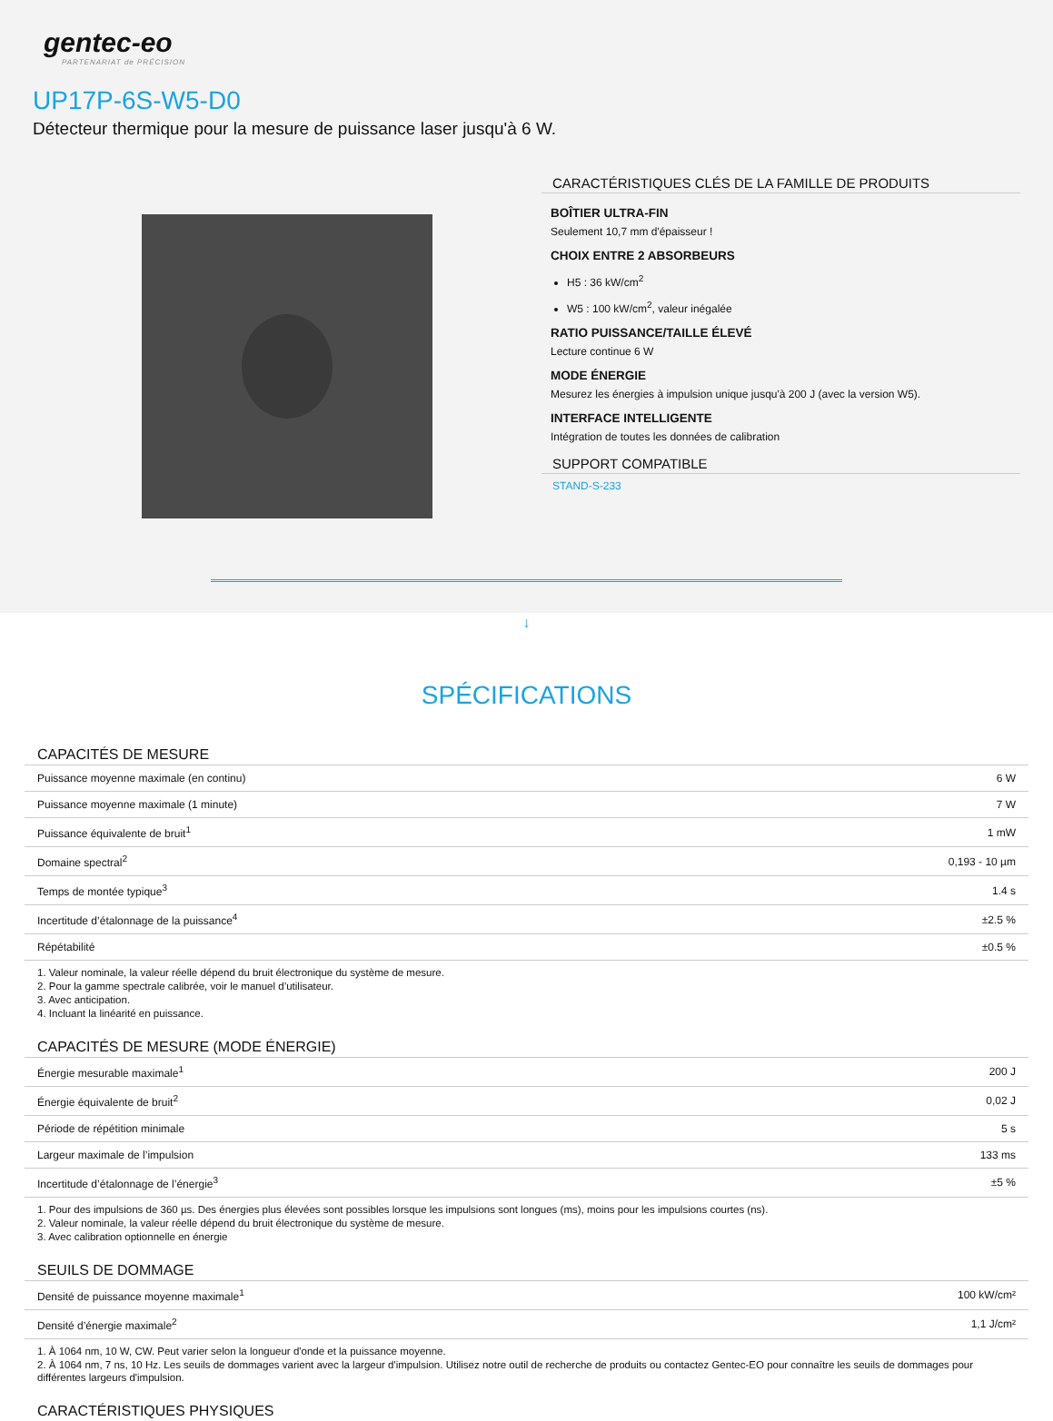gentec-eo
PARTENARIAT de PRÉCISION
UP17P-6S-W5-D0
Détecteur thermique pour la mesure de puissance laser jusqu'à 6 W.
CARACTÉRISTIQUES CLÉS DE LA FAMILLE DE PRODUITS
BOÎTIER ULTRA-FIN
Seulement 10,7 mm d'épaisseur !
CHOIX ENTRE 2 ABSORBEURS
H5 : 36 kW/cm<sup>2</sup>
W5 : 100 kW/cm<sup>2</sup>, valeur inégalée
RATIO PUISSANCE/TAILLE ÉLEVÉ
Lecture continue 6 W
MODE ÉNERGIE
Mesurez les énergies à impulsion unique jusqu'à 200 J (avec la version W5).
INTERFACE INTELLIGENTE
Intégration de toutes les données de calibration
SUPPORT COMPATIBLE
STAND-S-233
↓
SPÉCIFICATIONS
CAPACITÉS DE MESURE
| Puissance moyenne maximale (en continu) | 6 W |
| Puissance moyenne maximale (1 minute) | 7 W |
| Puissance équivalente de bruit<sup>1</sup> | 1 mW |
| Domaine spectral<sup>2</sup> | 0,193 - 10 µm |
| Temps de montée typique<sup>3</sup> | 1.4 s |
| Incertitude d’étalonnage de la puissance<sup>4</sup> | ±2.5 % |
| Répétabilité | ±0.5 % |
1. Valeur nominale, la valeur réelle dépend du bruit électronique du système de mesure.
2. Pour la gamme spectrale calibrée, voir le manuel d’utilisateur.
3. Avec anticipation.
4. Incluant la linéarité en puissance.
CAPACITÉS DE MESURE (MODE ÉNERGIE)
| Énergie mesurable maximale<sup>1</sup> | 200 J |
| Énergie équivalente de bruit<sup>2</sup> | 0,02 J |
| Période de répétition minimale | 5 s |
| Largeur maximale de l’impulsion | 133 ms |
| Incertitude d’étalonnage de l’énergie<sup>3</sup> | ±5 % |
1. Pour des impulsions de 360 µs. Des énergies plus élevées sont possibles lorsque les impulsions sont longues (ms), moins pour les impulsions courtes (ns).
2. Valeur nominale, la valeur réelle dépend du bruit électronique du système de mesure.
3. Avec calibration optionnelle en énergie
SEUILS DE DOMMAGE
| Densité de puissance moyenne maximale<sup>1</sup> | 100 kW/cm² |
| Densité d’énergie maximale<sup>2</sup> | 1,1 J/cm² |
1. À 1064 nm, 10 W, CW. Peut varier selon la longueur d'onde et la puissance moyenne.
2. À 1064 nm, 7 ns, 10 Hz. Les seuils de dommages varient avec la largeur d'impulsion. Utilisez notre outil de recherche de produits ou contactez Gentec-EO pour connaître les seuils de dommages pour différentes largeurs d'impulsion.
CARACTÉRISTIQUES PHYSIQUES